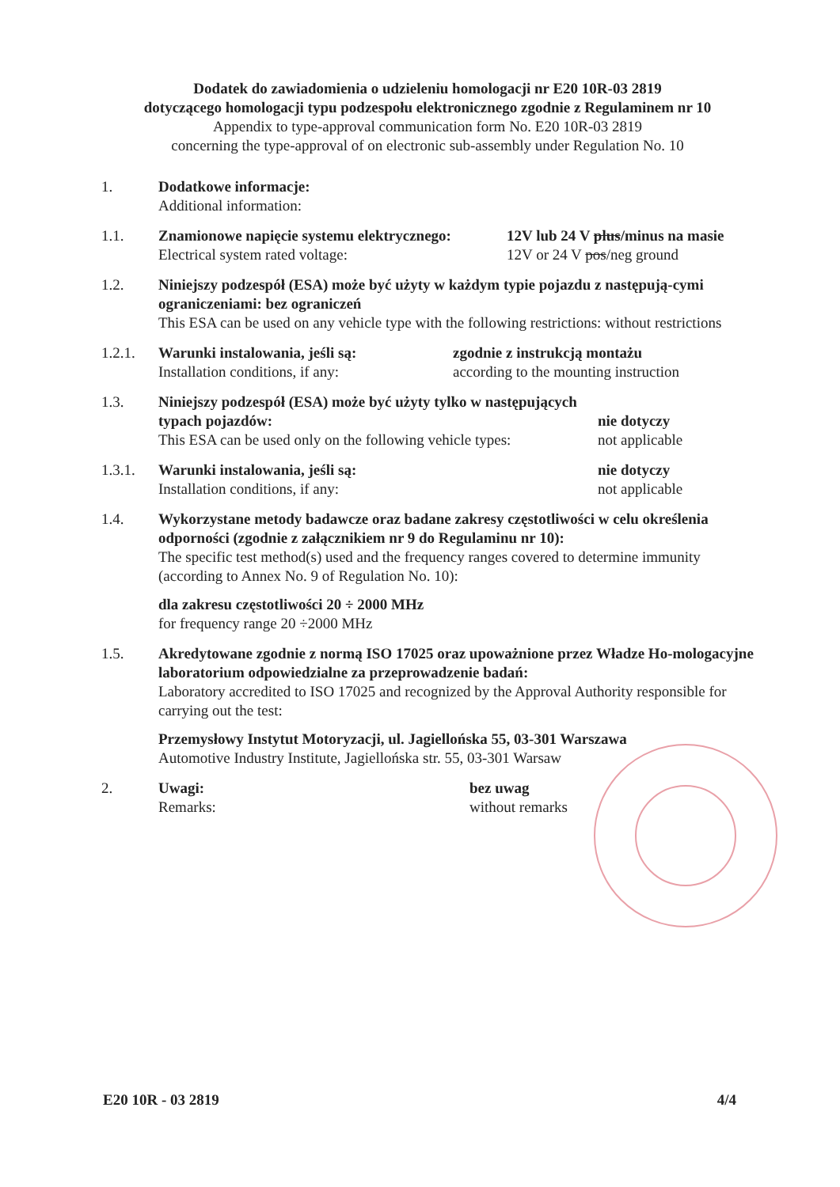Dodatek do zawiadomienia o udzieleniu homologacji nr E20 10R-03 2819
dotyczącego homologacji typu podzespołu elektronicznego zgodnie z Regulaminem nr 10
Appendix to type-approval communication form No. E20 10R-03 2819
concerning the type-approval of on electronic sub-assembly under Regulation No. 10
1. Dodatkowe informacje:
Additional information:
1.1. Znamionowe napięcie systemu elektrycznego:
Electrical system rated voltage:
12V lub 24 V plus/minus na masie
12V or 24 V pos/neg ground
1.2. Niniejszy podzespół (ESA) może być użyty w każdym typie pojazdu z następują-cymi ograniczeniami: bez ograniczeń
This ESA can be used on any vehicle type with the following restrictions: without restrictions
1.2.1. Warunki instalowania, jeśli są:
Installation conditions, if any:
zgodnie z instrukcją montażu
according to the mounting instruction
1.3. Niniejszy podzespół (ESA) może być użyty tylko w następujących typach pojazdów:
This ESA can be used only on the following vehicle types:
nie dotyczy
not applicable
1.3.1. Warunki instalowania, jeśli są:
Installation conditions, if any:
nie dotyczy
not applicable
1.4. Wykorzystane metody badawcze oraz badane zakresy częstotliwości w celu określenia odporności (zgodnie z załącznikiem nr 9 do Regulaminu nr 10):
The specific test method(s) used and the frequency ranges covered to determine immunity (according to Annex No. 9 of Regulation No. 10):
dla zakresu częstotliwości 20 ÷ 2000 MHz
for frequency range 20 ÷2000 MHz
1.5. Akredytowane zgodnie z normą ISO 17025 oraz upoważnione przez Władze Ho-mologacyjne laboratorium odpowiedzialne za przeprowadzenie badań:
Laboratory accredited to ISO 17025 and recognized by the Approval Authority responsible for carrying out the test:
Przemysłowy Instytut Motoryzacji, ul. Jagiellońska 55, 03-301 Warszawa
Automotive Industry Institute, Jagiellońska str. 55, 03-301 Warsaw
2. Uwagi:
Remarks:
bez uwag
without remarks
E20 10R - 03 2819 4/4